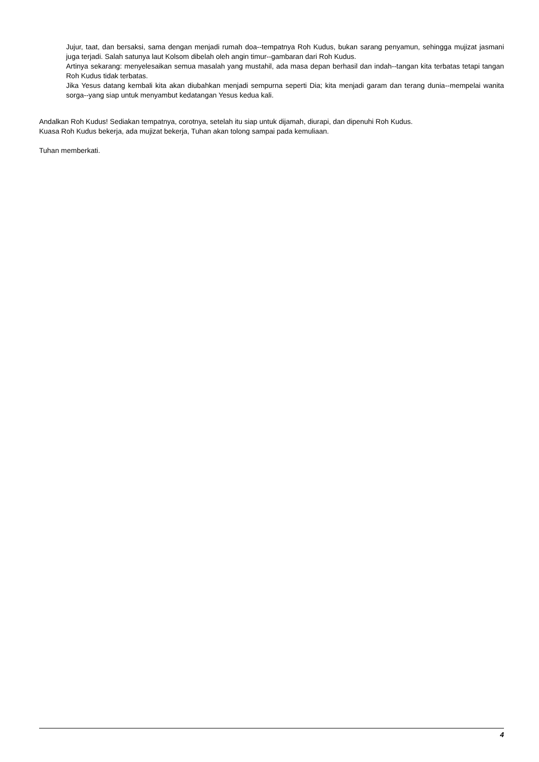Jujur, taat, dan bersaksi, sama dengan menjadi rumah doa--tempatnya Roh Kudus, bukan sarang penyamun, sehingga mujizat jasmani juga terjadi. Salah satunya laut Kolsom dibelah oleh angin timur--gambaran dari Roh Kudus.
Artinya sekarang: menyelesaikan semua masalah yang mustahil, ada masa depan berhasil dan indah--tangan kita terbatas tetapi tangan Roh Kudus tidak terbatas.
Jika Yesus datang kembali kita akan diubahkan menjadi sempurna seperti Dia; kita menjadi garam dan terang dunia--mempelai wanita sorga--yang siap untuk menyambut kedatangan Yesus kedua kali.
Andalkan Roh Kudus! Sediakan tempatnya, corotnya, setelah itu siap untuk dijamah, diurapi, dan dipenuhi Roh Kudus.
Kuasa Roh Kudus bekerja, ada mujizat bekerja, Tuhan akan tolong sampai pada kemuliaan.
Tuhan memberkati.
4